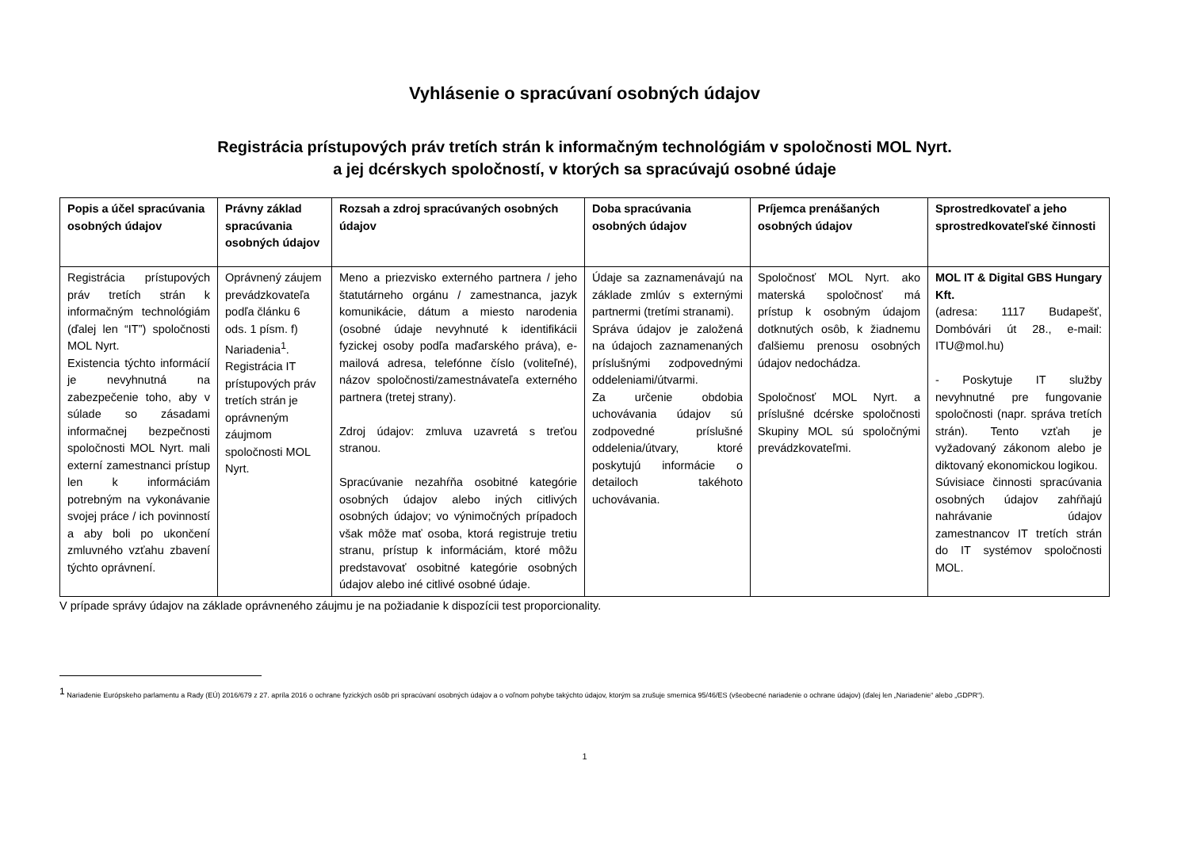Vyhlásenie o spracúvaní osobných údajov
Registrácia prístupových práv tretích strán k informačným technológiám v spoločnosti MOL Nyrt.
a jej dcérskych spoločností, v ktorých sa spracúvajú osobné údaje
| Popis a účel spracúvania osobných údajov | Právny základ spracúvania osobných údajov | Rozsah a zdroj spracúvaných osobných údajov | Doba spracúvania osobných údajov | Príjemca prenášaných osobných údajov | Sprostredkovateľ a jeho sprostredkovateľské činnosti |
| --- | --- | --- | --- | --- | --- |
| Registrácia prístupových práv tretích strán k informačným technológiám (ďalej len “IT”) spoločnosti MOL Nyrt. Existencia týchto informácií je nevyhnutná na zabezpečenie toho, aby v súlade so zásadami informačnej bezpečnosti spoločnosti MOL Nyrt. mali externí zamestnanci prístup len k informáciám potrebným na vykonávanie svojej práce / ich povinností a aby boli po ukončení zmluvného vzťahu zbavení týchto oprávnení. | Oprávnený záujem prevádzkovateľa podľa článku 6 ods. 1 písm. f) Nariadenia<sup>1</sup>. Registrácia IT prístupových práv tretích strán je oprávneným záujmom spoločnosti MOL Nyrt. | Meno a priezvisko externého partnera / jeho štatutárneho orgánu / zamestnanca, jazyk komunikácie, dátum a miesto narodenia (osobné údaje nevyhnuté k identifikácii fyzickej osoby podľa maďarského práva), e-mailová adresa, telefónne číslo (voliteľné), názov spoločnosti/zamestnávateľa externého partnera (tretej strany). Zdroj údajov: zmluva uzavretá s treťou stranou. Spracúvanie nezahŕňa osobitné kategórie osobných údajov alebo iných citlivých osobných údajov; vo výnimočných prípadoch však môže mať osoba, ktorá registruje tretiu stranu, prístup k informáciám, ktoré môžu predstavovať osobitné kategórie osobných údajov alebo iné citlivé osobné údaje. | Údaje sa zaznamenávajú na základe zmlúv s externými partnermi (tretími stranami). Správa údajov je založená na údajoch zaznamenaných príslušnými zodpovednými oddeleniami/útvarmi. Za určenie obdobia uchovávania údajov sú zodpovedné príslušné oddelenia/útvary, ktoré poskytujú informácie o detailoch takéhoto uchovávania. | Spoločnosť MOL Nyrt. ako materská spoločnosť má prístup k osobným údajom dotknutých osôb, k žiadnemu ďalšiemu prenosu osobných údajov nedochádza. Spoločnosť MOL Nyrt. a príslušné dcérske spoločnosti Skupiny MOL sú spoločnými prevádzkovateľmi. | MOL IT & Digital GBS Hungary Kft. (adresa: 1117 Budapešť, Dombóvári út 28., e-mail: ITU@mol.hu) - Poskytuje IT služby nevyhnutné pre fungovanie spoločnosti (napr. správa tretích strán). Tento vzťah je vyžadovaný zákonom alebo je diktovaný ekonomickou logikou. Súvisiace činnosti spracúvania osobných údajov zahŕňajú nahrávanie údajov zamestnancov IT tretích strán do IT systémov spoločnosti MOL. |
V prípade správy údajov na základe oprávneného záujmu je na požiadanie k dispozícii test proporcionality.
<sup>1</sup> Nariadenie Európskeho parlamentu a Rady (EÚ) 2016/679 z 27. apríla 2016 o ochrane fyzických osôb pri spracúvaní osobných údajov a o voľnom pohybe takýchto údajov, ktorým sa zrušuje smernica 95/46/ES (všeobecné nariadenie o ochrane údajov) (ďalej len „Nariadenie“ alebo „GDPR“).
1